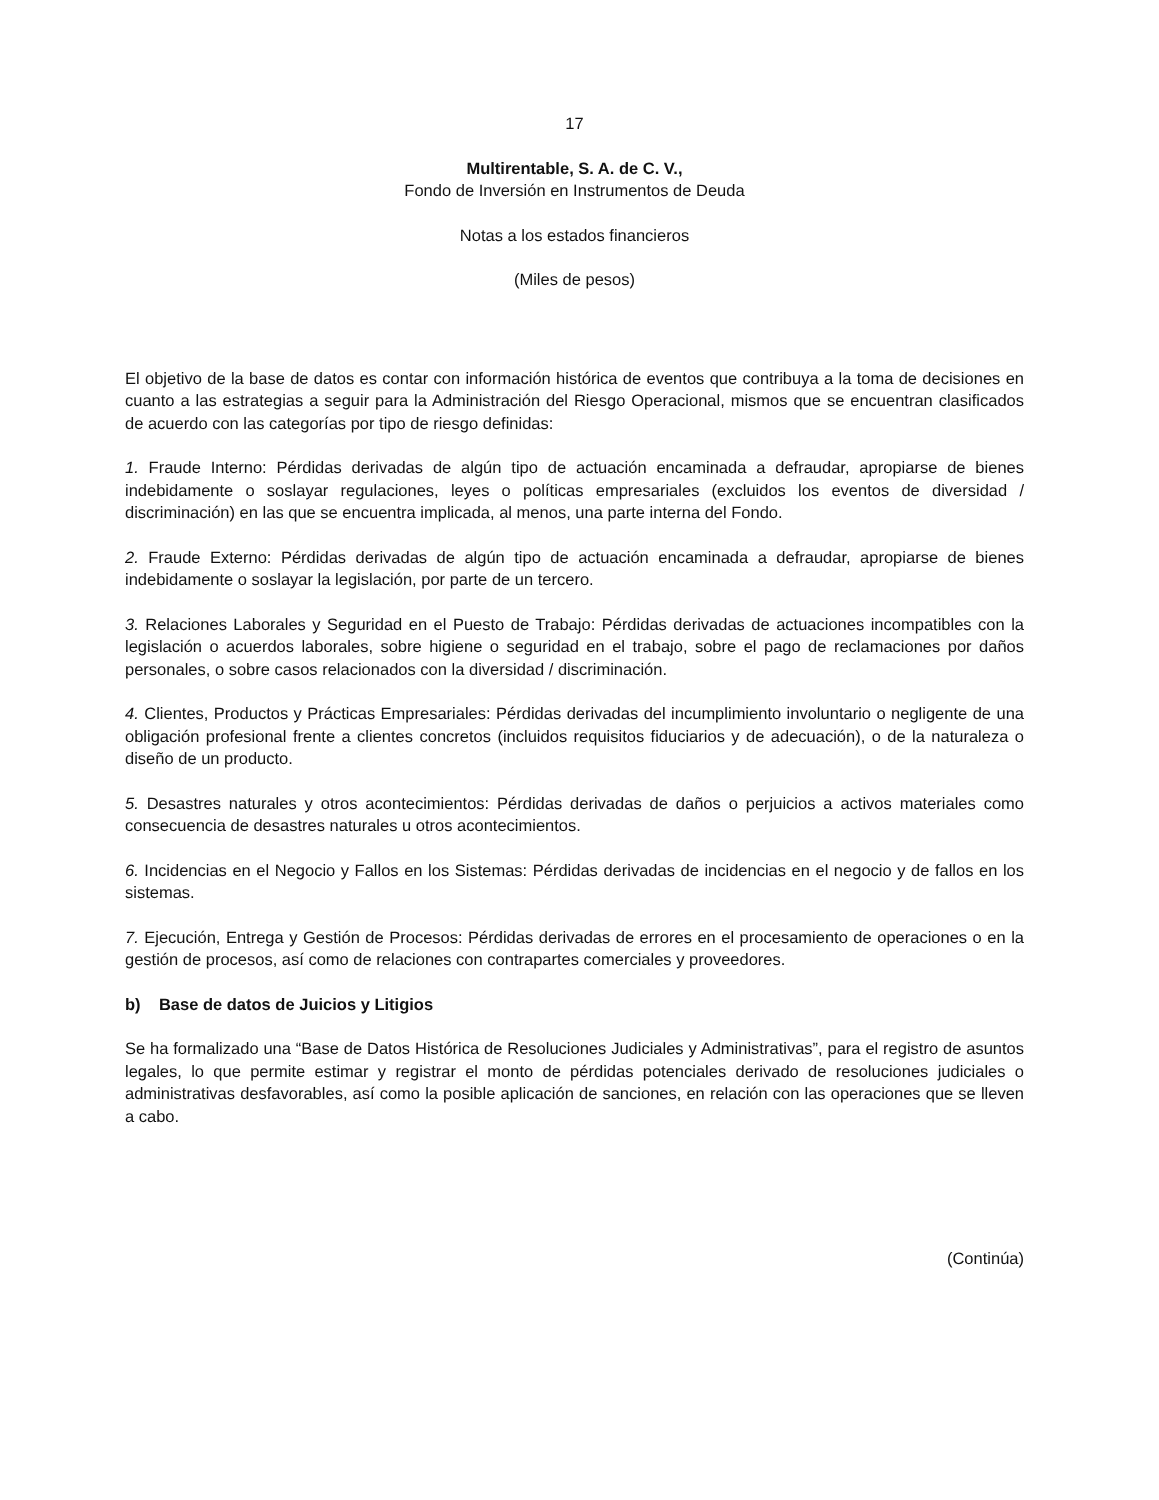17
Multirentable, S. A. de C. V.,
Fondo de Inversión en Instrumentos de Deuda
Notas a los estados financieros
(Miles de pesos)
El objetivo de la base de datos es contar con información histórica de eventos que contribuya a la toma de decisiones en cuanto a las estrategias a seguir para la Administración del Riesgo Operacional, mismos que se encuentran clasificados de acuerdo con las categorías por tipo de riesgo definidas:
1. Fraude Interno: Pérdidas derivadas de algún tipo de actuación encaminada a defraudar, apropiarse de bienes indebidamente o soslayar regulaciones, leyes o políticas empresariales (excluidos los eventos de diversidad / discriminación) en las que se encuentra implicada, al menos, una parte interna del Fondo.
2. Fraude Externo: Pérdidas derivadas de algún tipo de actuación encaminada a defraudar, apropiarse de bienes indebidamente o soslayar la legislación, por parte de un tercero.
3. Relaciones Laborales y Seguridad en el Puesto de Trabajo: Pérdidas derivadas de actuaciones incompatibles con la legislación o acuerdos laborales, sobre higiene o seguridad en el trabajo, sobre el pago de reclamaciones por daños personales, o sobre casos relacionados con la diversidad / discriminación.
4. Clientes, Productos y Prácticas Empresariales: Pérdidas derivadas del incumplimiento involuntario o negligente de una obligación profesional frente a clientes concretos (incluidos requisitos fiduciarios y de adecuación), o de la naturaleza o diseño de un producto.
5. Desastres naturales y otros acontecimientos: Pérdidas derivadas de daños o perjuicios a activos materiales como consecuencia de desastres naturales u otros acontecimientos.
6. Incidencias en el Negocio y Fallos en los Sistemas: Pérdidas derivadas de incidencias en el negocio y de fallos en los sistemas.
7. Ejecución, Entrega y Gestión de Procesos: Pérdidas derivadas de errores en el procesamiento de operaciones o en la gestión de procesos, así como de relaciones con contrapartes comerciales y proveedores.
b) Base de datos de Juicios y Litigios
Se ha formalizado una “Base de Datos Histórica de Resoluciones Judiciales y Administrativas”, para el registro de asuntos legales, lo que permite estimar y registrar el monto de pérdidas potenciales derivado de resoluciones judiciales o administrativas desfavorables, así como la posible aplicación de sanciones, en relación con las operaciones que se lleven a cabo.
(Continúa)